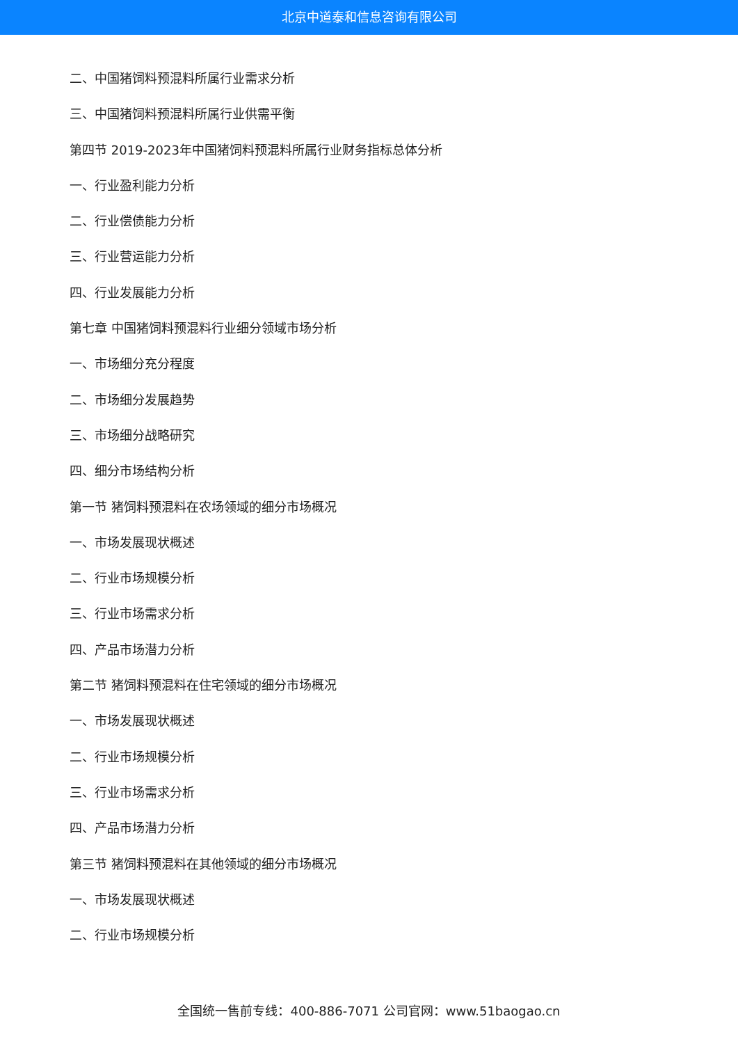北京中道泰和信息咨询有限公司
二、中国猪饲料预混料所属行业需求分析
三、中国猪饲料预混料所属行业供需平衡
第四节 2019-2023年中国猪饲料预混料所属行业财务指标总体分析
一、行业盈利能力分析
二、行业偿债能力分析
三、行业营运能力分析
四、行业发展能力分析
第七章 中国猪饲料预混料行业细分领域市场分析
一、市场细分充分程度
二、市场细分发展趋势
三、市场细分战略研究
四、细分市场结构分析
第一节 猪饲料预混料在农场领域的细分市场概况
一、市场发展现状概述
二、行业市场规模分析
三、行业市场需求分析
四、产品市场潜力分析
第二节 猪饲料预混料在住宅领域的细分市场概况
一、市场发展现状概述
二、行业市场规模分析
三、行业市场需求分析
四、产品市场潜力分析
第三节 猪饲料预混料在其他领域的细分市场概况
一、市场发展现状概述
二、行业市场规模分析
全国统一售前专线：400-886-7071 公司官网：www.51baogao.cn